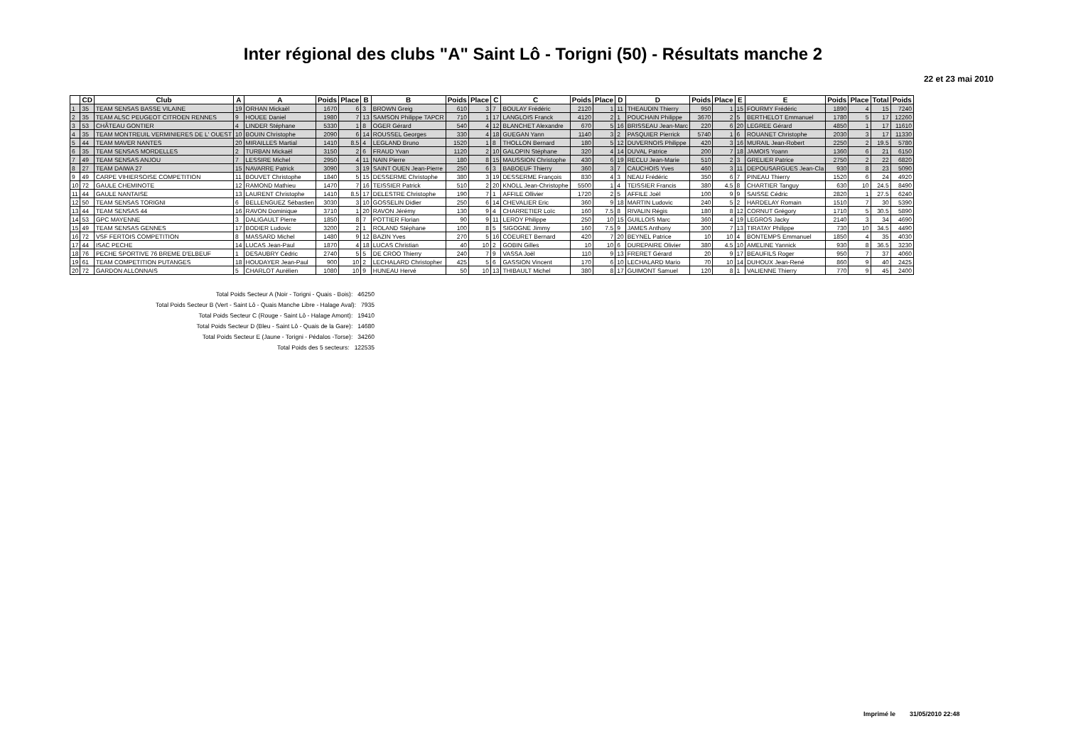Inter régional des clubs "A" Saint Lô - Torigni (50) - Résultats manche 2
22 et 23 mai 2010
| | CD | Club | A | A | Poids | Place | B | B | Poids | Place | C | C | Poids | Place | D | D | Poids | Place | E | E | Poids | Place | Total | Poids |
| --- | --- | --- | --- | --- | --- | --- | --- | --- | --- | --- | --- | --- | --- | --- | --- | --- | --- | --- | --- | --- | --- | --- | --- | --- |
| 1 | 35 | TEAM SENSAS BASSE VILAINE | 19 | ORHAN Mickaël | 1670 | 6 | 3 | BROWN Greig | 610 | 3 | 7 | BOULAY Frédéric | 2120 | 1 | 11 | THEAUDIN Thierry | 950 | 1 | 15 | FOURMY Frédéric | 1890 | 4 | 15 | 7240 |
| 2 | 35 | TEAM ALSC PEUGEOT CITROEN RENNES | 9 | HOUEE Daniel | 1980 | 7 | 13 | SAMSON Philippe TAPCR | 710 | 1 | 17 | LANGLOIS Franck | 4120 | 2 | 1 | POUCHAIN Philippe | 3670 | 2 | 5 | BERTHELOT Emmanuel | 1780 | 5 | 17 | 12260 |
| 3 | 53 | CHÂTEAU GONTIER | 4 | LINDER Stéphane | 5330 | 1 | 8 | OGER Gérard | 540 | 4 | 12 | BLANCHET Alexandre | 670 | 5 | 16 | BRISSEAU Jean-Marc | 220 | 6 | 20 | LEGREE Gérard | 4850 | 1 | 17 | 11610 |
| 4 | 35 | TEAM MONTREUIL VERMINIERES DE L' OUEST | 10 | BOUIN Christophe | 2090 | 6 | 14 | ROUSSEL Georges | 330 | 4 | 18 | GUEGAN Yann | 1140 | 3 | 2 | PASQUIER Pierrick | 5740 | 1 | 6 | ROUANET Christophe | 2030 | 3 | 17 | 11330 |
| 5 | 44 | TEAM MAVER NANTES | 20 | MIRAILLES Martial | 1410 | 8.5 | 4 | LEGLAND Bruno | 1520 | 1 | 8 | THOLLON Bernard | 180 | 5 | 12 | DUVERNOIS Philippe | 420 | 3 | 16 | MURAIL Jean-Robert | 2250 | 2 | 19.5 | 5780 |
| 6 | 35 | TEAM SENSAS MORDELLES | 2 | TURBAN Mickaël | 3150 | 2 | 6 | FRAUD Yvan | 1120 | 2 | 10 | GALOPIN Stéphane | 320 | 4 | 14 | DUVAL Patrice | 200 | 7 | 18 | JAMOIS Yoann | 1360 | 6 | 21 | 6150 |
| 7 | 49 | TEAM SENSAS ANJOU | 7 | LESSIRE Michel | 2950 | 4 | 11 | NAIN Pierre | 180 | 8 | 15 | MAUSSION Christophe | 430 | 6 | 19 | RECLU Jean-Marie | 510 | 2 | 3 | GRELIER Patrice | 2750 | 2 | 22 | 6820 |
| 8 | 27 | TEAM DAIWA 27 | 15 | NAVARRE Patrick | 3090 | 3 | 19 | SAINT OUEN Jean-Pierre | 250 | 6 | 3 | BABOEUF Thierry | 360 | 3 | 7 | CAUCHOIS Yves | 460 | 3 | 11 | DEPOUSARGUES Jean-Cla | 930 | 8 | 23 | 5090 |
| 9 | 49 | CARPE VIHIERSOISE COMPETITION | 11 | BOUVET Christophe | 1840 | 5 | 15 | DESSERME Christophe | 380 | 3 | 19 | DESSERME François | 830 | 4 | 3 | NEAU Frédéric | 350 | 6 | 7 | PINEAU Thierry | 1520 | 6 | 24 | 4920 |
| 10 | 72 | GAULE CHEMINOTE | 12 | RAMOND Mathieu | 1470 | 7 | 16 | TEISSIER Patrick | 510 | 2 | 20 | KNOLL Jean-Christophe | 5500 | 1 | 4 | TEISSIER Francis | 380 | 4.5 | 8 | CHARTIER Tanguy | 630 | 10 | 24.5 | 8490 |
| 11 | 44 | GAULE NANTAISE | 13 | LAURENT Christophe | 1410 | 8.5 | 17 | DELESTRE Christophe | 190 | 7 | 1 | AFFILE Ollivier | 1720 | 2 | 5 | AFFILE Joël | 100 | 9 | 9 | SAISSE Cédric | 2820 | 1 | 27.5 | 6240 |
| 12 | 50 | TEAM SENSAS TORIGNI | 6 | BELLENGUEZ Sébastien | 3030 | 3 | 10 | GOSSELIN Didier | 250 | 6 | 14 | CHEVALIER Eric | 360 | 9 | 18 | MARTIN Ludovic | 240 | 5 | 2 | HARDELAY Romain | 1510 | 7 | 30 | 5390 |
| 13 | 44 | TEAM SENSAS 44 | 16 | RAVON Dominique | 3710 | 1 | 20 | RAVON Jérémy | 130 | 9 | 4 | CHARRETIER Loïc | 160 | 7.5 | 8 | RIVALIN Régis | 180 | 8 | 12 | CORNUT Grégory | 1710 | 5 | 30.5 | 5890 |
| 14 | 53 | GPC MAYENNE | 3 | DALIGAULT Pierre | 1850 | 8 | 7 | POTTIER Florian | 90 | 9 | 11 | LEROY Philippe | 250 | 10 | 15 | GUILLOIS Marc | 360 | 4 | 19 | LEGROS Jacky | 2140 | 3 | 34 | 4690 |
| 15 | 49 | TEAM SENSAS GENNES | 17 | BODIER Ludovic | 3200 | 2 | 1 | ROLAND Stéphane | 100 | 8 | 5 | SIGOGNE Jimmy | 160 | 7.5 | 9 | JAMES Anthony | 300 | 7 | 13 | TIRATAY Philippe | 730 | 10 | 34.5 | 4490 |
| 16 | 72 | VSF FERTOIS COMPETITION | 8 | MASSARD Michel | 1480 | 9 | 12 | BAZIN Yves | 270 | 5 | 16 | COEURET Bernard | 420 | 7 | 20 | BEYNEL Patrice | 10 | 10 | 4 | BONTEMPS Emmanuel | 1850 | 4 | 35 | 4030 |
| 17 | 44 | ISAC PECHE | 14 | LUCAS Jean-Paul | 1870 | 4 | 18 | LUCAS Christian | 40 | 10 | 2 | GOBIN Gilles | 10 | 10 | 6 | DUREPAIRE Olivier | 380 | 4.5 | 10 | AMELINE Yannick | 930 | 8 | 36.5 | 3230 |
| 18 | 76 | PECHE SPORTIVE 76 BREME D'ELBEUF | 1 | DESAUBRY Cédric | 2740 | 5 | 5 | DE CROO Thierry | 240 | 7 | 9 | VASSA Joël | 110 | 9 | 13 | FRERET Gérard | 20 | 9 | 17 | BEAUFILS Roger | 950 | 7 | 37 | 4060 |
| 19 | 61 | TEAM COMPETITION PUTANGES | 18 | HOUDAYER Jean-Paul | 900 | 10 | 2 | LECHALARD Christopher | 425 | 5 | 6 | GASSION Vincent | 170 | 6 | 10 | LECHALARD Mario | 70 | 10 | 14 | DUHOUX Jean-René | 860 | 9 | 40 | 2425 |
| 20 | 72 | GARDON ALLONNAIS | 5 | CHARLOT Aurélien | 1080 | 10 | 9 | HUNEAU Hervé | 50 | 10 | 13 | THIBAULT Michel | 380 | 8 | 17 | GUIMONT Samuel | 120 | 8 | 1 | VALIENNE Thierry | 770 | 9 | 45 | 2400 |
Total Poids Secteur A (Noir - Torigni - Quais - Bois): 46250
Total Poids Secteur B (Vert - Saint Lô - Quais Manche Libre - Halage Aval): 7935
Total Poids Secteur C (Rouge - Saint Lô - Halage Amont): 19410
Total Poids Secteur D (Bleu - Saint Lô - Quais de la Gare): 14680
Total Poids Secteur E (Jaune - Torigni - Pédalos -Torse): 34260
Total Poids des 5 secteurs: 122535
Imprimé le 31/05/2010 22:48